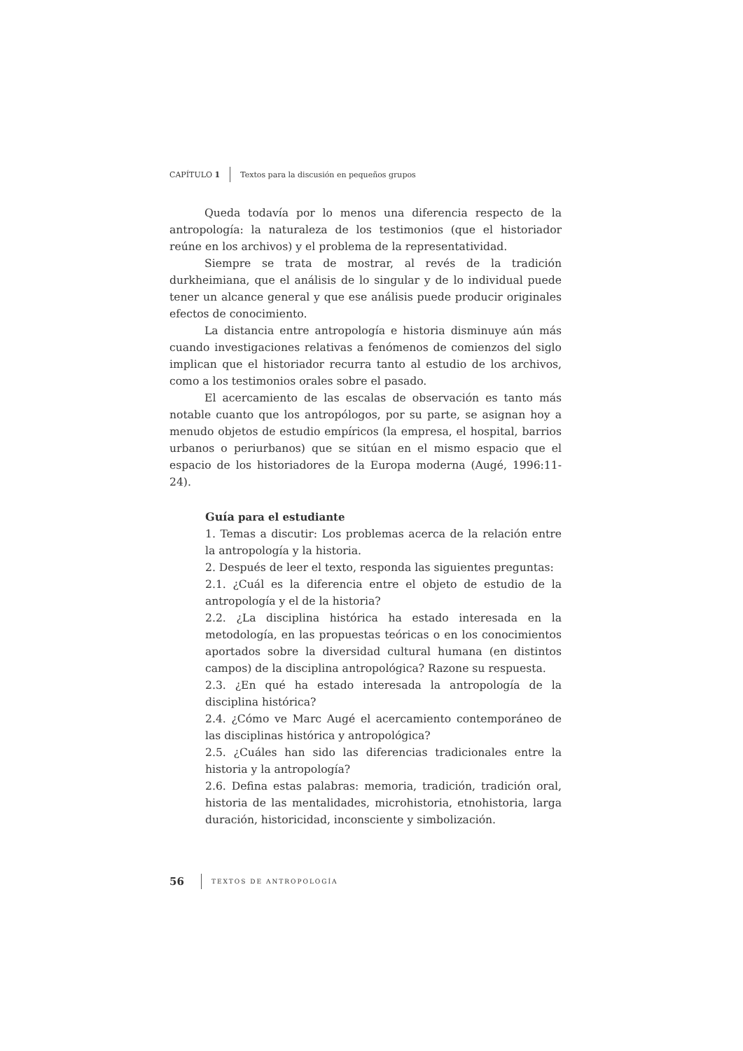CAPÍTULO 1 Textos para la discusión en pequeños grupos
Queda todavía por lo menos una diferencia respecto de la antropología: la naturaleza de los testimonios (que el historiador reúne en los archivos) y el problema de la representatividad.
Siempre se trata de mostrar, al revés de la tradición durkheimiana, que el análisis de lo singular y de lo individual puede tener un alcance general y que ese análisis puede producir originales efectos de conocimiento.
La distancia entre antropología e historia disminuye aún más cuando investigaciones relativas a fenómenos de comienzos del siglo implican que el historiador recurra tanto al estudio de los archivos, como a los testimonios orales sobre el pasado.
El acercamiento de las escalas de observación es tanto más notable cuanto que los antropólogos, por su parte, se asignan hoy a menudo objetos de estudio empíricos (la empresa, el hospital, barrios urbanos o periurbanos) que se sitúan en el mismo espacio que el espacio de los historiadores de la Europa moderna (Augé, 1996:11-24).
Guía para el estudiante
1. Temas a discutir: Los problemas acerca de la relación entre la antropología y la historia.
2. Después de leer el texto, responda las siguientes preguntas:
2.1. ¿Cuál es la diferencia entre el objeto de estudio de la antropología y el de la historia?
2.2. ¿La disciplina histórica ha estado interesada en la metodología, en las propuestas teóricas o en los conocimientos aportados sobre la diversidad cultural humana (en distintos campos) de la disciplina antropológica? Razone su respuesta.
2.3. ¿En qué ha estado interesada la antropología de la disciplina histórica?
2.4. ¿Cómo ve Marc Augé el acercamiento contemporáneo de las disciplinas histórica y antropológica?
2.5. ¿Cuáles han sido las diferencias tradicionales entre la historia y la antropología?
2.6. Defina estas palabras: memoria, tradición, tradición oral, historia de las mentalidades, microhistoria, etnohistoria, larga duración, historicidad, inconsciente y simbolización.
56 TEXTOS DE ANTROPOLOGÍA